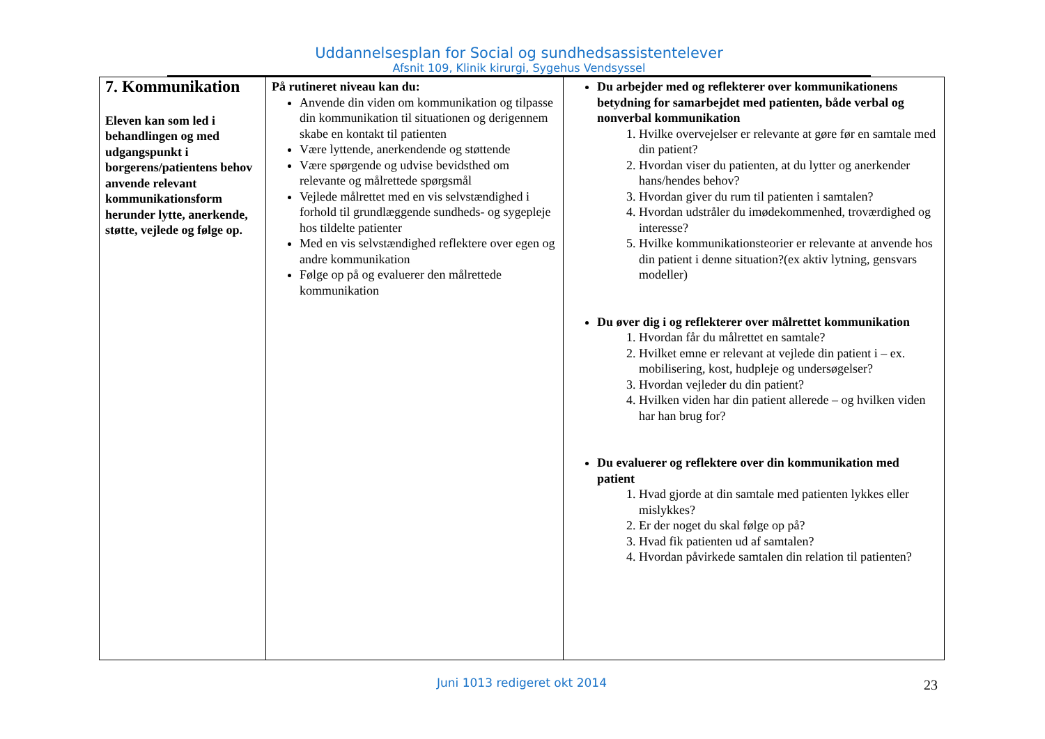Uddannelsesplan for Social og sundhedsassistentelever
Afsnit 109, Klinik kirurgi, Sygehus Vendsyssel
| 7. Kommunikation Eleven kan som led i behandlingen og med udgangspunkt i borgerens/patientens behov anvende relevant kommunikationsform herunder lytte, anerkende, støtte, vejlede og følge op. | På rutineret niveau kan du: Anvende din viden om kommunikation og tilpasse din kommunikation til situationen og derigennem skabe en kontakt til patienten Være lyttende, anerkendende og støttende Være spørgende og udvise bevidsthed om relevante og målrettede spørgsmål Vejlede målrettet med en vis selvstændighed i forhold til grundlæggende sundheds- og sygepleje hos tildelte patienter Med en vis selvstændighed reflektere over egen og andre kommunikation Følge op på og evaluerer den målrettede kommunikation | Du arbejder med og reflekterer over kommunikationens betydning for samarbejdet med patienten, både verbal og nonverbal kommunikation 1. Hvilke overvejelser er relevante at gøre før en samtale med din patient? 2. Hvordan viser du patienten, at du lytter og anerkender hans/hendes behov? 3. Hvordan giver du rum til patienten i samtalen? 4. Hvordan udstråler du imødekommenhed, troværdighed og interesse? 5. Hvilke kommunikationsteorier er relevante at anvende hos din patient i denne situation?(ex aktiv lytning, gensvars modeller) Du øver dig i og reflekterer over målrettet kommunikation 1. Hvordan får du målrettet en samtale? 2. Hvilket emne er relevant at vejlede din patient i – ex. mobilisering, kost, hudpleje og undersøgelser? 3. Hvordan vejleder du din patient? 4. Hvilken viden har din patient allerede – og hvilken viden har han brug for? Du evaluerer og reflektere over din kommunikation med patient 1. Hvad gjorde at din samtale med patienten lykkes eller mislykkes? 2. Er der noget du skal følge op på? 3. Hvad fik patienten ud af samtalen? 4. Hvordan påvirkede samtalen din relation til patienten? |
Juni 1013 redigeret okt 2014
23